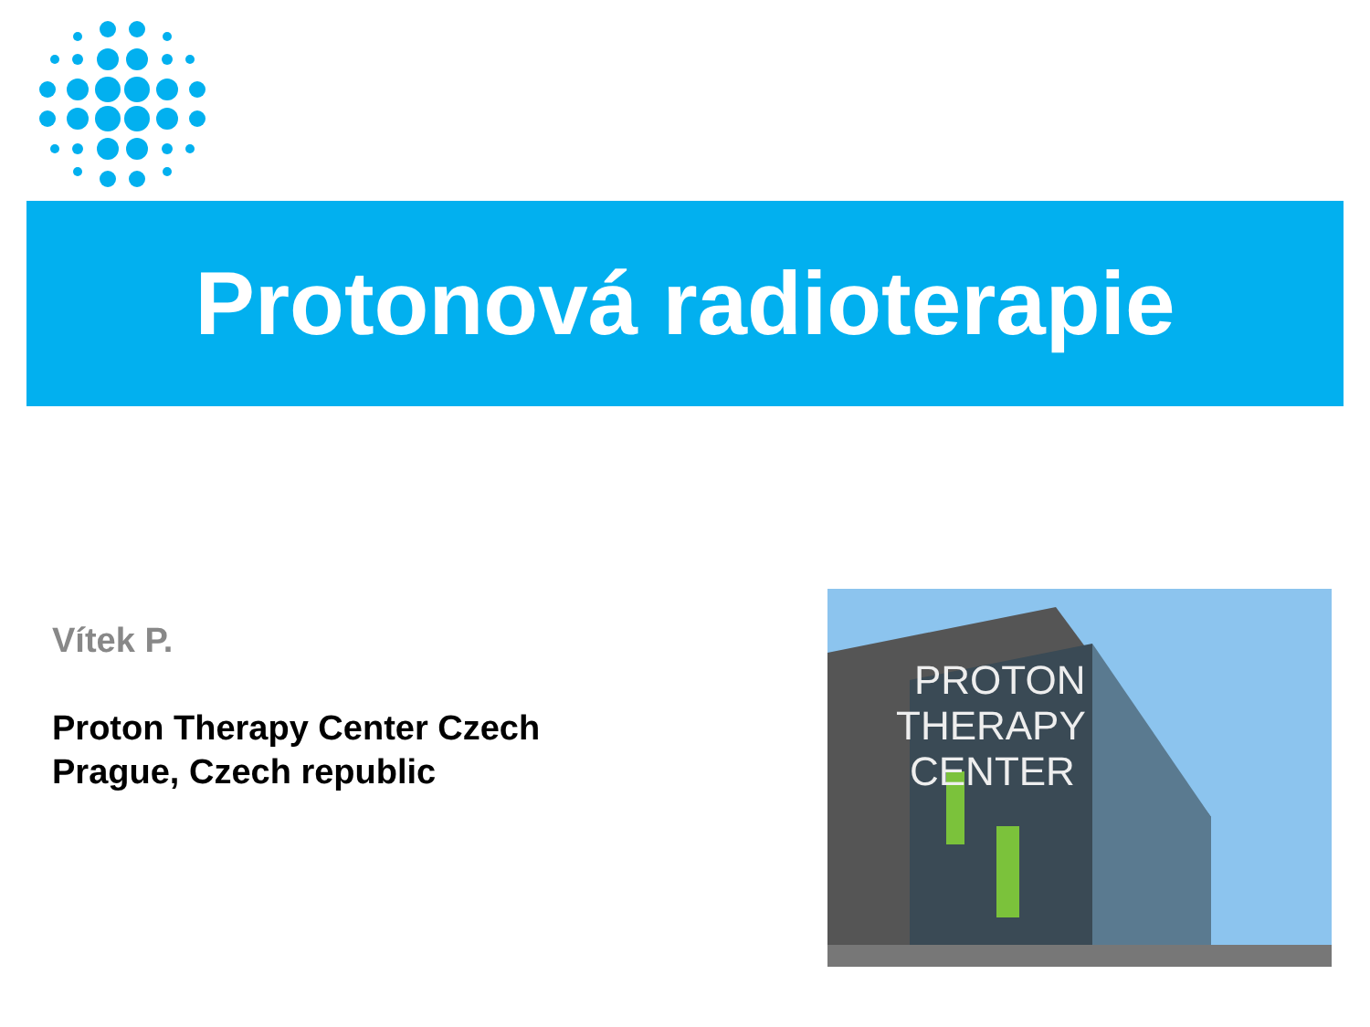Protonová radioterapie
Vítek P.
Proton Therapy Center Czech
Prague, Czech republic
PROTON
THERAPY
CENTER